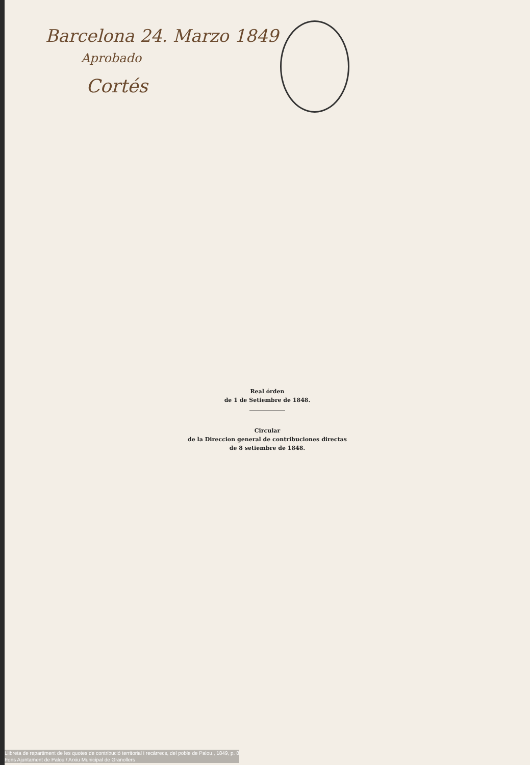Barcelona 24. Marzo 1849
Aprobado
Cortés
Real órden
de 1 de Setiembre de 1848.
Circular
de la Direccion general de contribuciones directas
de 8 setiembre de 1848.
Llibreta de repartiment de les quotes de contribució territorial i recàrrecs, del poble de Palou., 1849, p. 8
Fons Ajuntament de Palou / Arxiu Municipal de Granollers